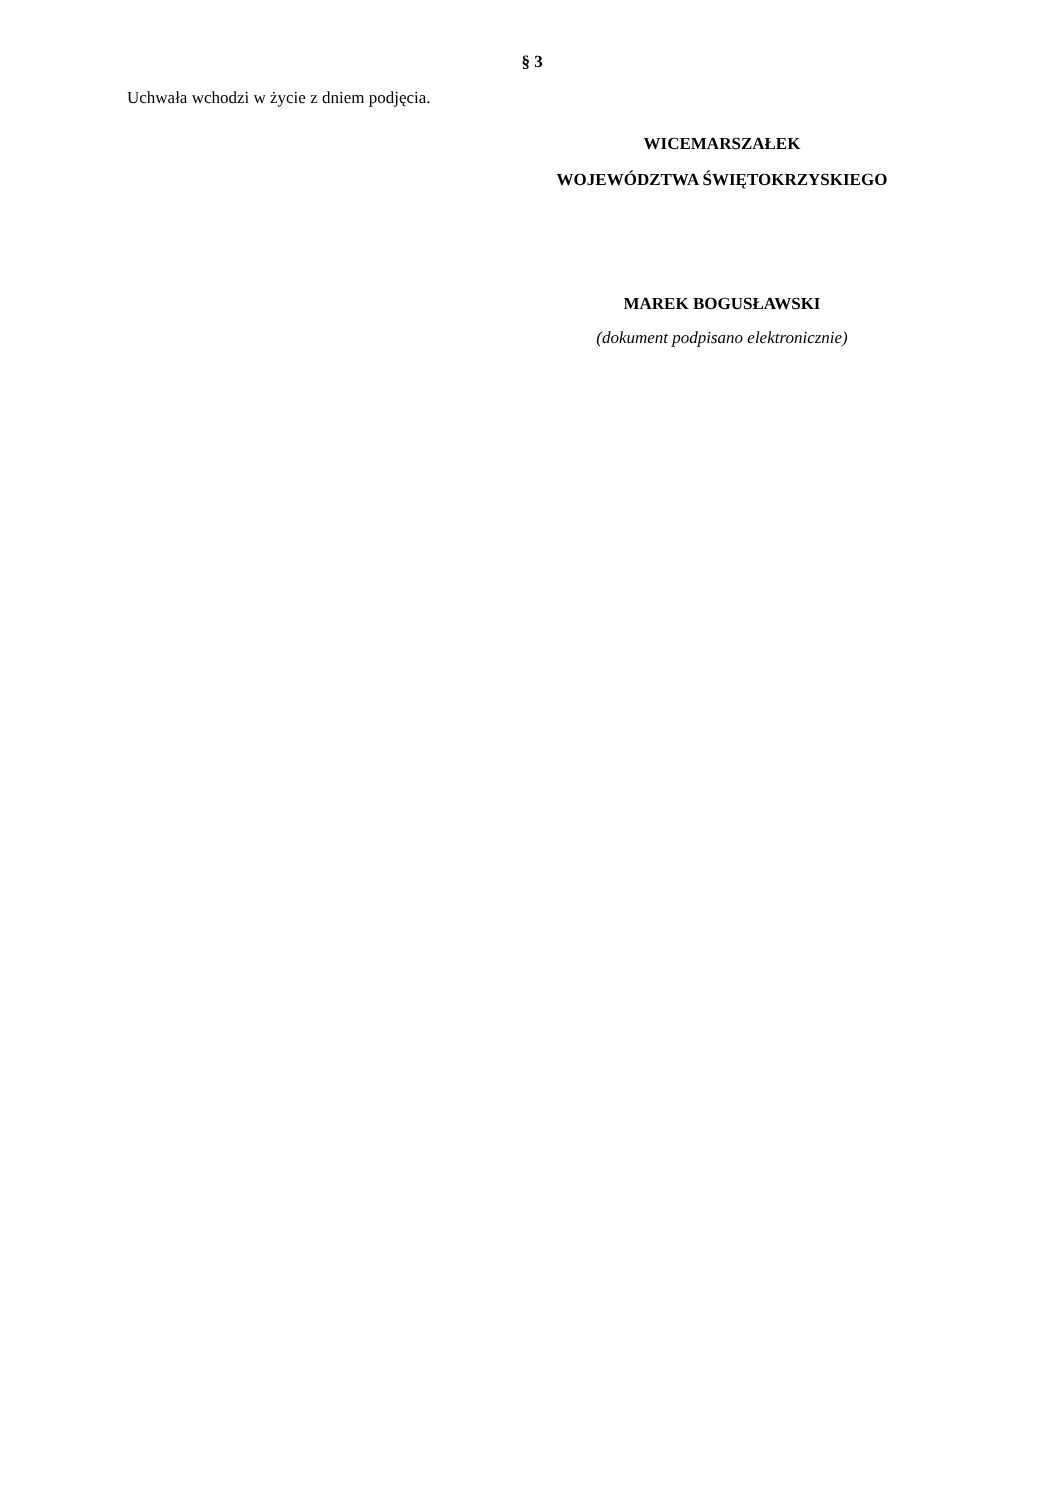§ 3
Uchwała wchodzi w życie z dniem podjęcia.
WICEMARSZAŁEK
WOJEWÓDZTWA ŚWIĘTOKRZYSKIEGO
MAREK BOGUSŁAWSKI
(dokument podpisano elektronicznie)